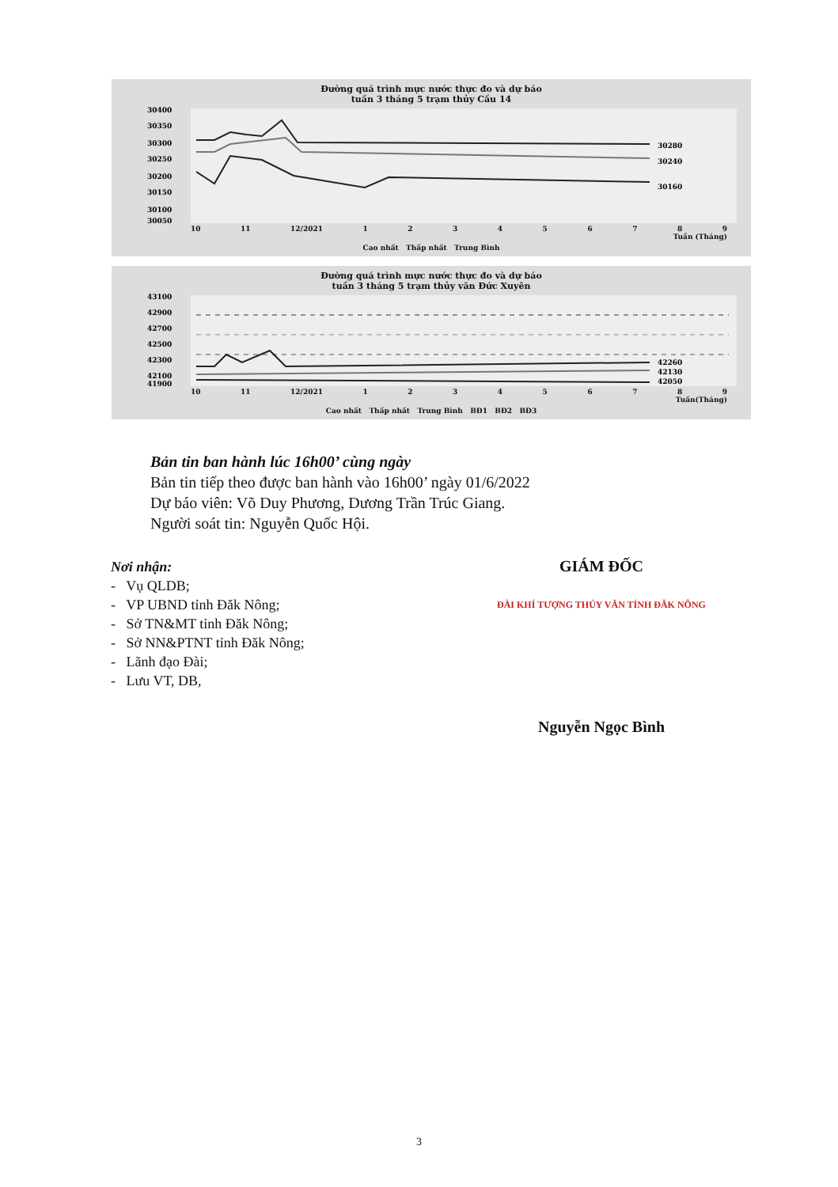Đường quá trình mực nước thực đo và dự báo
tuần 3 tháng 5 trạm thủy Cầu 14
30400
30350
30300
30250
30200
30150
30100
30050
30280
30240
30160
10 11 12/2021 123456789
Tuần (Tháng)
Cao nhất Thấp nhất Trung Bình
Đường quá trình mực nước thực đo và dự báo
tuần 3 tháng 5 trạm thủy văn Đức Xuyên
43100
42900
42700
42500
42300
42100
41900
42260
42130
42050
10 11 12/2021 123456789
Tuần(Tháng)
Cao nhất Thấp nhất Trung Bình BĐ1 BĐ2 BĐ3
Bản tin ban hành lúc 16h00’ cùng ngày
Bản tin tiếp theo được ban hành vào 16h00’ ngày 01/6/2022
Dự báo viên: Võ Duy Phương, Dương Trần Trúc Giang.
Người soát tin: Nguyễn Quốc Hội.
Nơi nhận:
- Vụ QLDB;
- VP UBND tỉnh Đăk Nông;
- Sở TN&MT tỉnh Đăk Nông;
- Sở NN&PTNT tỉnh Đăk Nông;
- Lãnh đạo Đài;
- Lưu VT, DB,
GIÁM ĐỐC
ĐÀI KHÍ TƯỢNG THỦY VĂN TỈNH ĐĂK NÔNG
Nguyễn Ngọc Bình
3